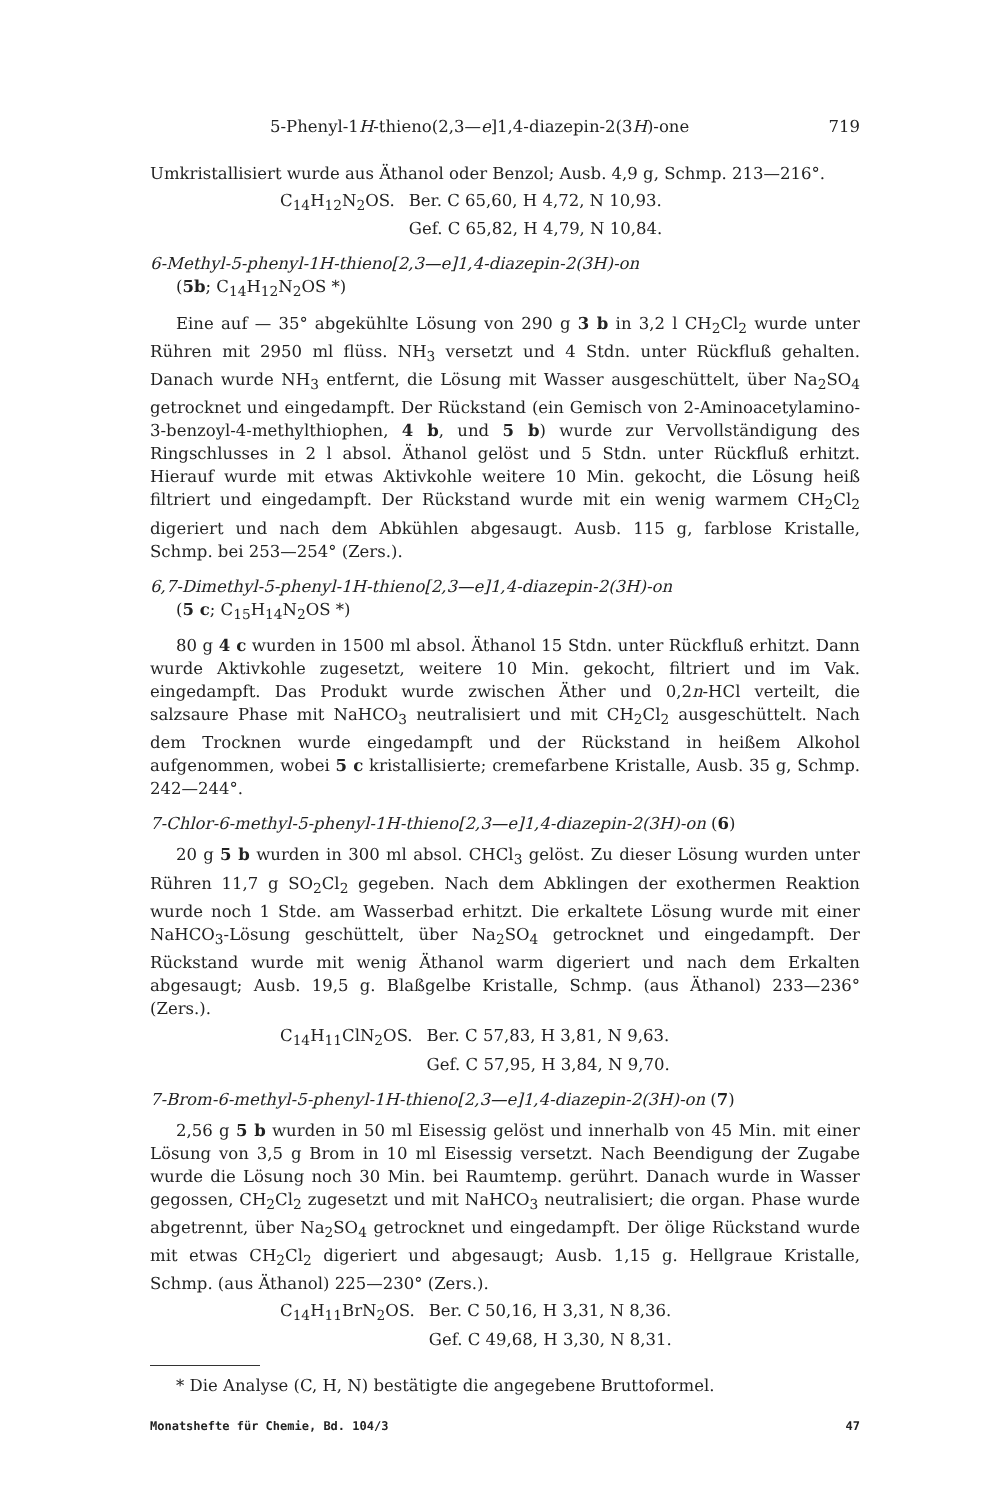5-Phenyl-1H-thieno(2,3—e]1,4-diazepin-2(3H)-one 719
Umkristallisiert wurde aus Äthanol oder Benzol; Ausb. 4,9 g, Schmp. 213—216°.
C<sub>14</sub>H<sub>12</sub>N<sub>2</sub>OS. Ber. C 65,60, H 4,72, N 10,93. Gef. C 65,82, H 4,79, N 10,84.
6-Methyl-5-phenyl-1H-thieno[2,3—e]1,4-diazepin-2(3H)-on
(5b; C<sub>14</sub>H<sub>12</sub>N<sub>2</sub>OS *)
Eine auf — 35° abgekühlte Lösung von 290 g 3 b in 3,2 l CH<sub>2</sub>Cl<sub>2</sub> wurde unter Rühren mit 2950 ml flüss. NH<sub>3</sub> versetzt und 4 Stdn. unter Rückfluß gehalten. Danach wurde NH<sub>3</sub> entfernt, die Lösung mit Wasser ausgeschüttelt, über Na<sub>2</sub>SO<sub>4</sub> getrocknet und eingedampft. Der Rückstand (ein Gemisch von 2-Aminoacetylamino-3-benzoyl-4-methylthiophen, 4 b, und 5 b) wurde zur Vervollständigung des Ringschlusses in 2 l absol. Äthanol gelöst und 5 Stdn. unter Rückfluß erhitzt. Hierauf wurde mit etwas Aktivkohle weitere 10 Min. gekocht, die Lösung heiß filtriert und eingedampft. Der Rückstand wurde mit ein wenig warmem CH<sub>2</sub>Cl<sub>2</sub> digeriert und nach dem Abkühlen abgesaugt. Ausb. 115 g, farblose Kristalle, Schmp. bei 253—254° (Zers.).
6,7-Dimethyl-5-phenyl-1H-thieno[2,3—e]1,4-diazepin-2(3H)-on
(5 c; C<sub>15</sub>H<sub>14</sub>N<sub>2</sub>OS *)
80 g 4 c wurden in 1500 ml absol. Äthanol 15 Stdn. unter Rückfluß erhitzt. Dann wurde Aktivkohle zugesetzt, weitere 10 Min. gekocht, filtriert und im Vak. eingedampft. Das Produkt wurde zwischen Äther und 0,2n-HCl verteilt, die salzsaure Phase mit NaHCO<sub>3</sub> neutralisiert und mit CH<sub>2</sub>Cl<sub>2</sub> ausgeschüttelt. Nach dem Trocknen wurde eingedampft und der Rückstand in heißem Alkohol aufgenommen, wobei 5 c kristallisierte; cremefarbene Kristalle, Ausb. 35 g, Schmp. 242—244°.
7-Chlor-6-methyl-5-phenyl-1H-thieno[2,3—e]1,4-diazepin-2(3H)-on (6)
20 g 5 b wurden in 300 ml absol. CHCl<sub>3</sub> gelöst. Zu dieser Lösung wurden unter Rühren 11,7 g SO<sub>2</sub>Cl<sub>2</sub> gegeben. Nach dem Abklingen der exothermen Reaktion wurde noch 1 Stde. am Wasserbad erhitzt. Die erkaltete Lösung wurde mit einer NaHCO<sub>3</sub>-Lösung geschüttelt, über Na<sub>2</sub>SO<sub>4</sub> getrocknet und eingedampft. Der Rückstand wurde mit wenig Äthanol warm digeriert und nach dem Erkalten abgesaugt; Ausb. 19,5 g. Blaßgelbe Kristalle, Schmp. (aus Äthanol) 233—236° (Zers.).
C<sub>14</sub>H<sub>11</sub>ClN<sub>2</sub>OS. Ber. C 57,83, H 3,81, N 9,63. Gef. C 57,95, H 3,84, N 9,70.
7-Brom-6-methyl-5-phenyl-1H-thieno[2,3—e]1,4-diazepin-2(3H)-on (7)
2,56 g 5 b wurden in 50 ml Eisessig gelöst und innerhalb von 45 Min. mit einer Lösung von 3,5 g Brom in 10 ml Eisessig versetzt. Nach Beendigung der Zugabe wurde die Lösung noch 30 Min. bei Raumtemp. gerührt. Danach wurde in Wasser gegossen, CH<sub>2</sub>Cl<sub>2</sub> zugesetzt und mit NaHCO<sub>3</sub> neutralisiert; die organ. Phase wurde abgetrennt, über Na<sub>2</sub>SO<sub>4</sub> getrocknet und eingedampft. Der ölige Rückstand wurde mit etwas CH<sub>2</sub>Cl<sub>2</sub> digeriert und abgesaugt; Ausb. 1,15 g. Hellgraue Kristalle, Schmp. (aus Äthanol) 225—230° (Zers.).
C<sub>14</sub>H<sub>11</sub>BrN<sub>2</sub>OS. Ber. C 50,16, H 3,31, N 8,36. Gef. C 49,68, H 3,30, N 8,31.
* Die Analyse (C, H, N) bestätigte die angegebene Bruttoformel.
Monatshefte für Chemie, Bd. 104/3 47